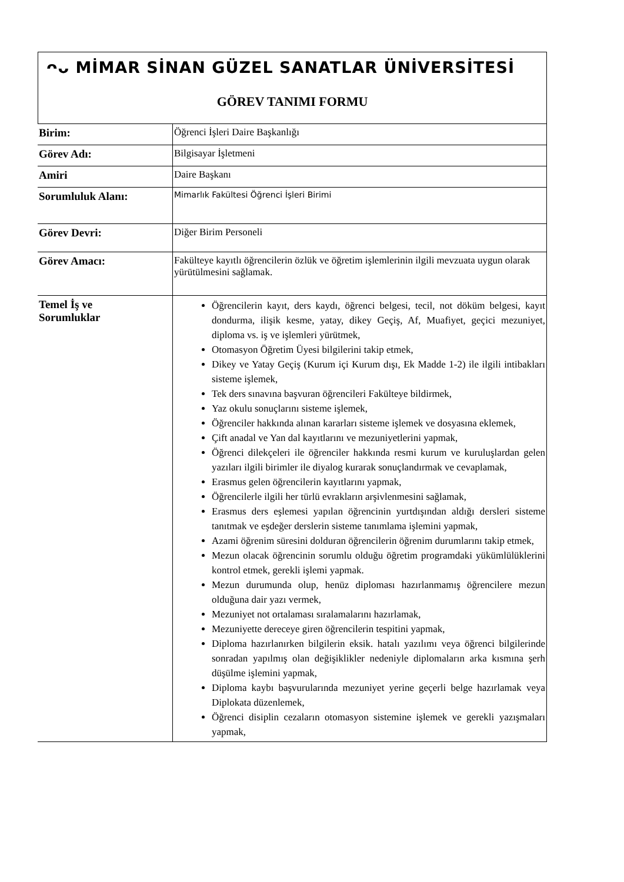ᴖᴗ MİMAR SİNAN GÜZEL SANATLAR ÜNİVERSİTESİ
GÖREV TANIMI FORMU
| Birim: | Öğrenci İşleri Daire Başkanlığı |
| Görev Adı: | Bilgisayar İşletmeni |
| Amiri | Daire Başkanı |
| Sorumluluk Alanı: | Mimarlık Fakültesi Öğrenci İşleri Birimi |
| Görev Devri: | Diğer Birim Personeli |
| Görev Amacı: | Fakülteye kayıtlı öğrencilerin özlük ve öğretim işlemlerinin ilgili mevzuata uygun olarak yürütülmesini sağlamak. |
| Temel İş ve Sorumluklar | Öğrencilerin kayıt, ders kaydı, öğrenci belgesi, tecil, not döküm belgesi, kayıt dondurma, ilişik kesme, yatay, dikey Geçiş, Af, Muafiyet, geçici mezuniyet, diploma vs. iş ve işlemleri yürütmek, Otomasyon Öğretim Üyesi bilgilerini takip etmek, Dikey ve Yatay Geçiş (Kurum içi Kurum dışı, Ek Madde 1-2) ile ilgili intibakları sisteme işlemek, Tek ders sınavına başvuran öğrencileri Fakülteye bildirmek, Yaz okulu sonuçlarını sisteme işlemek, Öğrenciler hakkında alınan kararları sisteme işlemek ve dosyasına eklemek, Çift anadal ve Yan dal kayıtlarını ve mezuniyetlerini yapmak, Öğrenci dilekçeleri ile öğrenciler hakkında resmi kurum ve kuruluşlardan gelen yazıları ilgili birimler ile diyalog kurarak sonuçlandırmak ve cevaplamak, Erasmus gelen öğrencilerin kayıtlarını yapmak, Öğrencilerle ilgili her türlü evrakların arşivlenmesini sağlamak, Erasmus ders eşlemesi yapılan öğrencinin yurtdışından aldığı dersleri sisteme tanıtmak ve eşdeğer derslerin sisteme tanımlama işlemini yapmak, Azami öğrenim süresini dolduran öğrencilerin öğrenim durumlarını takip etmek, Mezun olacak öğrencinin sorumlu olduğu öğretim programdaki yükümlülüklerini kontrol etmek, gerekli işlemi yapmak. Mezun durumunda olup, henüz diploması hazırlanmamış öğrencilere mezun olduğuna dair yazı vermek, Mezuniyet not ortalaması sıralamalarını hazırlamak, Mezuniyette dereceye giren öğrencilerin tespitini yapmak, Diploma hazırlanırken bilgilerin eksik. hatalı yazılımı veya öğrenci bilgilerinde sonradan yapılmış olan değişiklikler nedeniyle diplomaların arka kısmına şerh düşülme işlemini yapmak, Diploma kaybı başvurularında mezuniyet yerine geçerli belge hazırlamak veya Diplokata düzenlemek, Öğrenci disiplin cezaların otomasyon sistemine işlemek ve gerekli yazışmaları yapmak, |